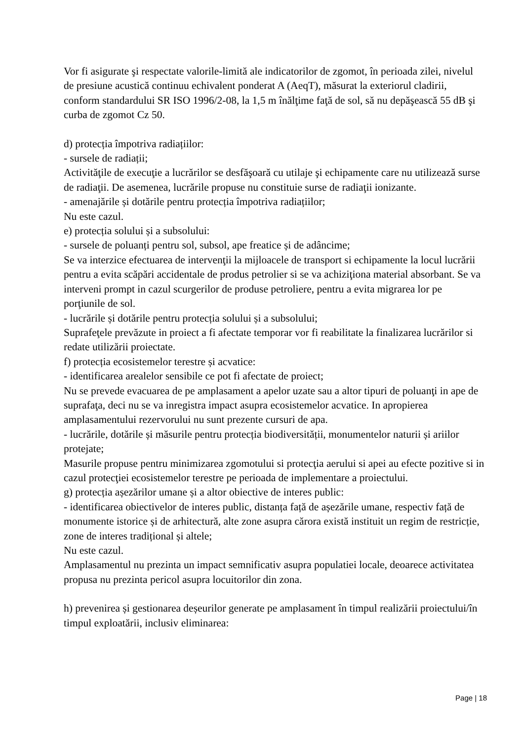Vor fi asigurate şi respectate valorile-limită ale indicatorilor de zgomot, în perioada zilei, nivelul de presiune acustică continuu echivalent ponderat A (AeqT), măsurat la exteriorul cladirii, conform standardului SR ISO 1996/2-08, la 1,5 m înălţime faţă de sol, să nu depăşească 55 dB şi curba de zgomot Cz 50.
d) protecția împotriva radiațiilor:
- sursele de radiații;
Activităţile de execuţie a lucrărilor se desfăşoară cu utilaje şi echipamente care nu utilizează surse de radiaţii. De asemenea, lucrările propuse nu constituie surse de radiaţii ionizante.
- amenajările și dotările pentru protecția împotriva radiațiilor;
Nu este cazul.
e) protecția solului și a subsolului:
- sursele de poluanți pentru sol, subsol, ape freatice și de adâncime;
Se va interzice efectuarea de intervenţii la mijloacele de transport si echipamente la locul lucrării pentru a evita scăpări accidentale de produs petrolier si se va achiziţiona material absorbant. Se va interveni prompt in cazul scurgerilor de produse petroliere, pentru a evita migrarea lor pe porţiunile de sol.
- lucrările și dotările pentru protecția solului și a subsolului;
Suprafeţele prevăzute in proiect a fi afectate temporar vor fi reabilitate la finalizarea lucrărilor si redate utilizării proiectate.
f) protecția ecosistemelor terestre și acvatice:
- identificarea arealelor sensibile ce pot fi afectate de proiect;
Nu se prevede evacuarea de pe amplasament a apelor uzate sau a altor tipuri de poluanţi in ape de suprafaţa, deci nu se va inregistra impact asupra ecosistemelor acvatice. In apropierea amplasamentului rezervorului nu sunt prezente cursuri de apa.
- lucrările, dotările și măsurile pentru protecția biodiversității, monumentelor naturii și ariilor protejate;
Masurile propuse pentru minimizarea zgomotului si protecţia aerului si apei au efecte pozitive si in cazul protecţiei ecosistemelor terestre pe perioada de implementare a proiectului.
g) protecția așezărilor umane și a altor obiective de interes public:
- identificarea obiectivelor de interes public, distanța față de așezările umane, respectiv față de monumente istorice și de arhitectură, alte zone asupra cărora există instituit un regim de restricție, zone de interes tradițional și altele;
Nu este cazul.
Amplasamentul nu prezinta un impact semnificativ asupra populatiei locale, deoarece activitatea propusa nu prezinta pericol asupra locuitorilor din zona.
h) prevenirea și gestionarea deșeurilor generate pe amplasament în timpul realizării proiectului/în timpul exploatării, inclusiv eliminarea:
Page | 18